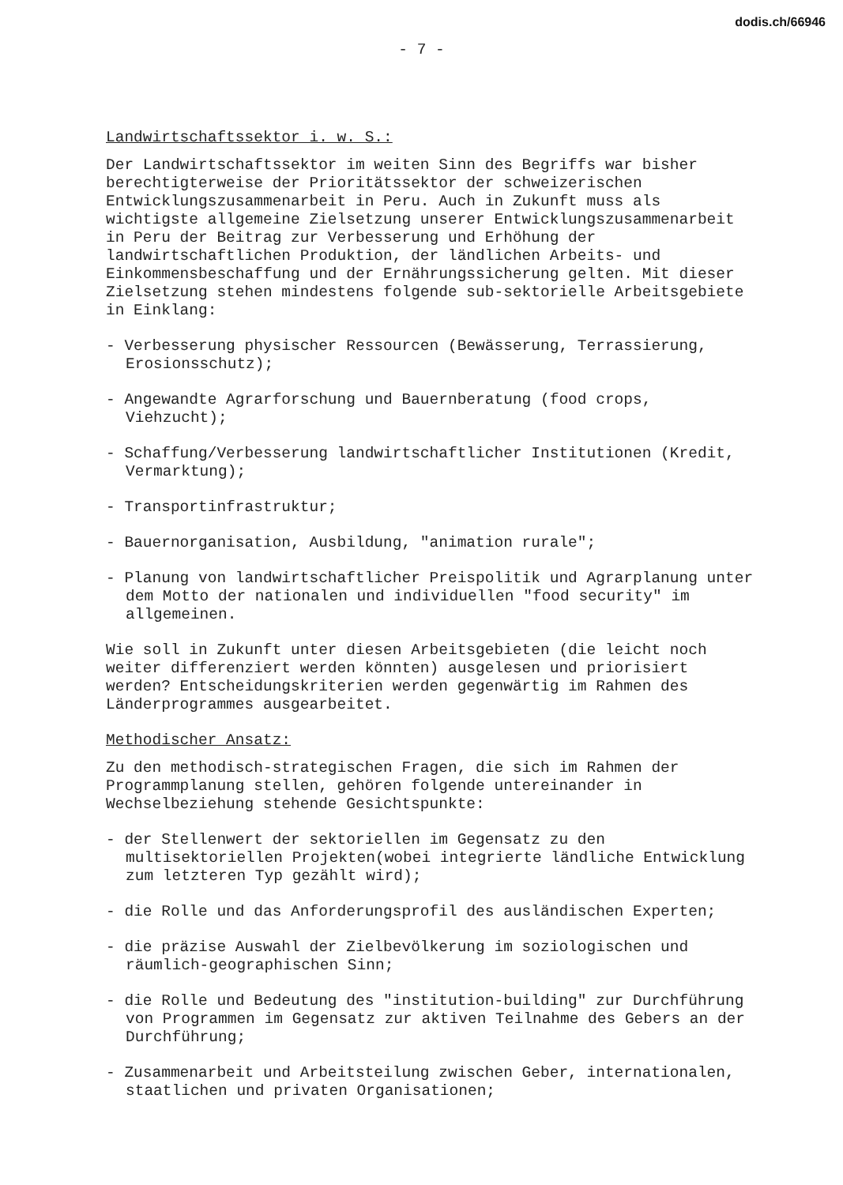dodis.ch/66946
- 7 -
Landwirtschaftssektor i. w. S.:
Der Landwirtschaftssektor im weiten Sinn des Begriffs war bisher berechtigterweise der Prioritätssektor der schweizerischen Entwicklungszusammenarbeit in Peru. Auch in Zukunft muss als wichtigste allgemeine Zielsetzung unserer Entwicklungszusammenarbeit in Peru der Beitrag zur Verbesserung und Erhöhung der landwirtschaftlichen Produktion, der ländlichen Arbeits- und Einkommensbeschaffung und der Ernährungssicherung gelten. Mit dieser Zielsetzung stehen mindestens folgende sub-sektorielle Arbeitsgebiete in Einklang:
- Verbesserung physischer Ressourcen (Bewässerung, Terrassierung, Erosionsschutz);
- Angewandte Agrarforschung und Bauernberatung (food crops, Viehzucht);
- Schaffung/Verbesserung landwirtschaftlicher Institutionen (Kredit, Vermarktung);
- Transportinfrastruktur;
- Bauernorganisation, Ausbildung, "animation rurale";
- Planung von landwirtschaftlicher Preispolitik und Agrarplanung unter dem Motto der nationalen und individuellen "food security" im allgemeinen.
Wie soll in Zukunft unter diesen Arbeitsgebieten (die leicht noch weiter differenziert werden könnten) ausgelesen und priorisiert werden? Entscheidungskriterien werden gegenwärtig im Rahmen des Länderprogrammes ausgearbeitet.
Methodischer Ansatz:
Zu den methodisch-strategischen Fragen, die sich im Rahmen der Programmplanung stellen, gehören folgende untereinander in Wechselbeziehung stehende Gesichtspunkte:
- der Stellenwert der sektoriellen im Gegensatz zu den multisektoriellen Projekten(wobei integrierte ländliche Entwicklung zum letzteren Typ gezählt wird);
- die Rolle und das Anforderungsprofil des ausländischen Experten;
- die präzise Auswahl der Zielbevölkerung im soziologischen und räumlich-geographischen Sinn;
- die Rolle und Bedeutung des "institution-building" zur Durchführung von Programmen im Gegensatz zur aktiven Teilnahme des Gebers an der Durchführung;
- Zusammenarbeit und Arbeitsteilung zwischen Geber, internationalen, staatlichen und privaten Organisationen;